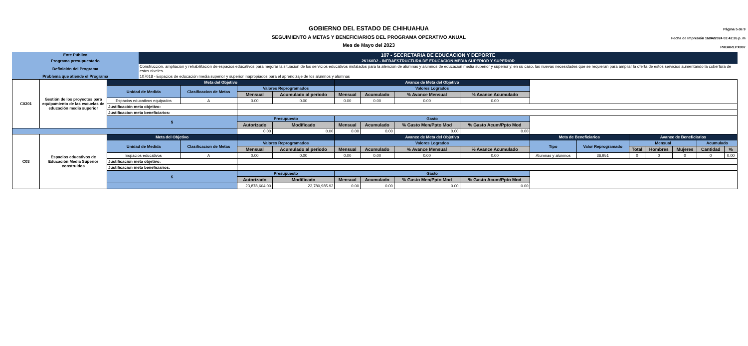GOBIERNO DEL ESTADO DE CHIHUAHUA
SEGUIMIENTO A METAS Y BENEFICIARIOS DEL PROGRAMA OPERATIVO ANUAL
Mes de Mayo del 2023
Página 5 de 9
Fecha de Impresión 16/04/2024 03:42:26 p. m
PRBRREPX007
| Ente Público | 107 - SECRETARIA DE EDUCACION Y DEPORTE |
| Programa presupuestario | 2K160D2 - INFRAESTRUCTURA DE EDUCACION MEDIA SUPERIOR Y SUPERIOR |
| Definición del Programa | Construcción, ampliación y rehabilitación de espacios educativos para mejorar la situación de los servicios educativos instalados para la atención de alumnas y alumnos de educación media superior y superior y, en su caso, las nuevas necesidades que se requieran para ampliar la oferta de estos servicios aumentando la cobertura de estos niveles. |
| Problema que atiende el Programa | 107018 - Espacios de educación media superior y superior inapropiados para el aprendizaje de los alumnos y alumnas |
| C0201 | Gestión de los proyectos para equipamiento de las escuelas de educación media superior | Meta del Objetivo | | | | Avance de Meta del Objetivo | | | | | | | | | | |
| | | Unidad de Medida | Clasificacion de Metas | Valores Reprogramados | | Valores Logrados | | | | | | | | | | |
| | | | | Mensual | Acumulado al periodo | Mensual | Acumulado | % Avance Mensual | % Avance Acumulado | | | | | | | |
| | | Espacios educativos equipados | A | 0.00 | 0.00 | 0.00 | 0.00 | 0.00 | 0.00 | | | | | | | |
| | | Justificación meta objetivo: | | | | | | | | | | | | | | |
| | | Justificacion meta beneficiarios: | | | | | | | | | | | | | | |
| | | $ | | Presupuesto | | Gasto | | | | | | | | | | |
| | | | | Autorizado | Modificado | Mensual | Acumulado | % Gasto Men/Ppto Mod | % Gasto Acum/Ppto Mod | | | | | | | |
| | | | | 0.00 | 0.00 | 0.00 | 0.00 | 0.00 | 0.00 | | | | | | | |
| C03 | Espacios educativos de Educación Media Superior construidos | Meta del Objetivo | | | | Avance de Meta del Objetivo | | | | Meta de Beneficiarios | | Avance de Beneficiarios | | | | |
| | | Unidad de Medida | Clasificacion de Metas | Valores Reprogramados | | Valores Logrados | | | | Tipo | Valor Reprogramado | Mensual | | | Acumulado | |
| | | | | Mensual | Acumulado al periodo | Mensual | Acumulado | % Avance Mensual | % Avance Acumulado | | | Total | Hombres | Mujeres | Cantidad | % |
| | | Espacios educativos | A | 0.00 | 0.00 | 0.00 | 0.00 | 0.00 | 0.00 | Alumnas y alumnos | 36,951 | 0 | 0 | 0 | 0 | 0.00 |
| | | Justificación meta objetivo: | | | | | | | | | | | | | | |
| | | Justificacion meta beneficiarios: | | | | | | | | | | | | | | |
| | | $ | | Presupuesto | | Gasto | | | | | | | | | | |
| | | | | Autorizado | Modificado | Mensual | Acumulado | % Gasto Men/Ppto Mod | % Gasto Acum/Ppto Mod | | | | | | | |
| | | | | 23,878,604.00 | 23,780,985.92 | 0.00 | 0.00 | 0.00 | 0.00 | | | | | | | |